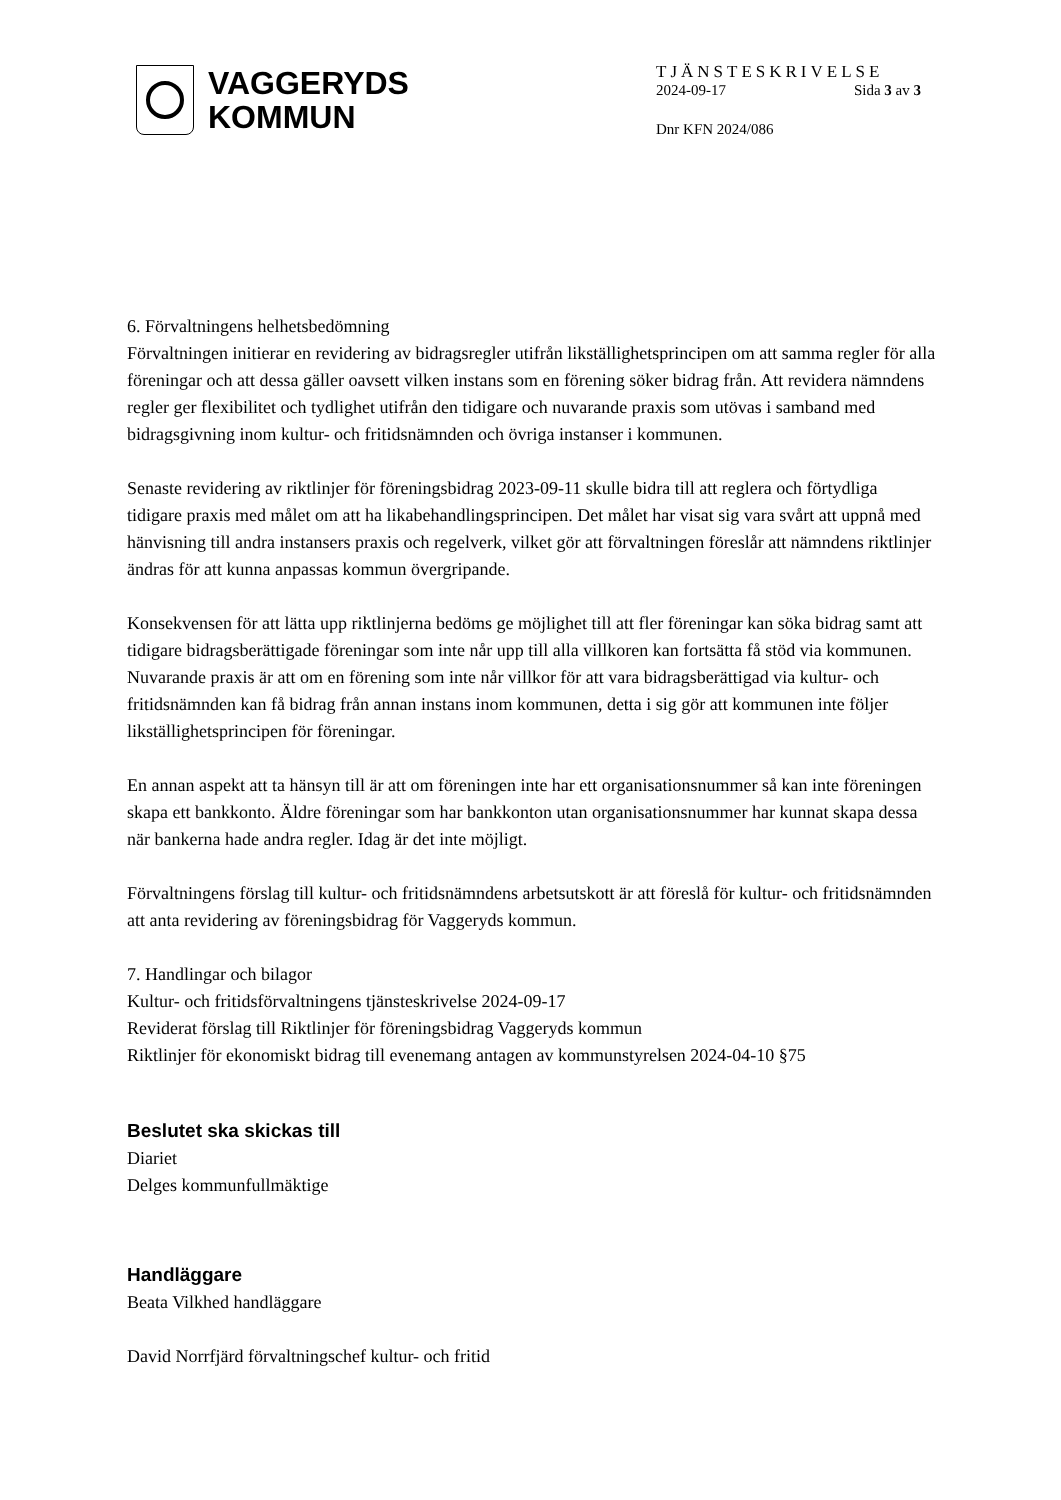VAGGERYDS
KOMMUN
TJÄNSTESKRIVELSE
2024-09-17 Sida 3 av 3
Dnr KFN 2024/086
6. Förvaltningens helhetsbedömning
Förvaltningen initierar en revidering av bidragsregler utifrån likställighetsprincipen om att samma regler för alla föreningar och att dessa gäller oavsett vilken instans som en förening söker bidrag från. Att revidera nämndens regler ger flexibilitet och tydlighet utifrån den tidigare och nuvarande praxis som utövas i samband med bidragsgivning inom kultur- och fritidsnämnden och övriga instanser i kommunen.
Senaste revidering av riktlinjer för föreningsbidrag 2023-09-11 skulle bidra till att reglera och förtydliga tidigare praxis med målet om att ha likabehandlingsprincipen. Det målet har visat sig vara svårt att uppnå med hänvisning till andra instansers praxis och regelverk, vilket gör att förvaltningen föreslår att nämndens riktlinjer ändras för att kunna anpassas kommun övergripande.
Konsekvensen för att lätta upp riktlinjerna bedöms ge möjlighet till att fler föreningar kan söka bidrag samt att tidigare bidragsberättigade föreningar som inte når upp till alla villkoren kan fortsätta få stöd via kommunen.
Nuvarande praxis är att om en förening som inte når villkor för att vara bidragsberättigad via kultur- och fritidsnämnden kan få bidrag från annan instans inom kommunen, detta i sig gör att kommunen inte följer likställighetsprincipen för föreningar.
En annan aspekt att ta hänsyn till är att om föreningen inte har ett organisationsnummer så kan inte föreningen skapa ett bankkonto. Äldre föreningar som har bankkonton utan organisationsnummer har kunnat skapa dessa när bankerna hade andra regler. Idag är det inte möjligt.
Förvaltningens förslag till kultur- och fritidsnämndens arbetsutskott är att föreslå för kultur- och fritidsnämnden att anta revidering av föreningsbidrag för Vaggeryds kommun.
7. Handlingar och bilagor
Kultur- och fritidsförvaltningens tjänsteskrivelse 2024-09-17
Reviderat förslag till Riktlinjer för föreningsbidrag Vaggeryds kommun
Riktlinjer för ekonomiskt bidrag till evenemang antagen av kommunstyrelsen 2024-04-10 §75
Beslutet ska skickas till
Diariet
Delges kommunfullmäktige
Handläggare
Beata Vilkhed handläggare
David Norrfjärd förvaltningschef kultur- och fritid